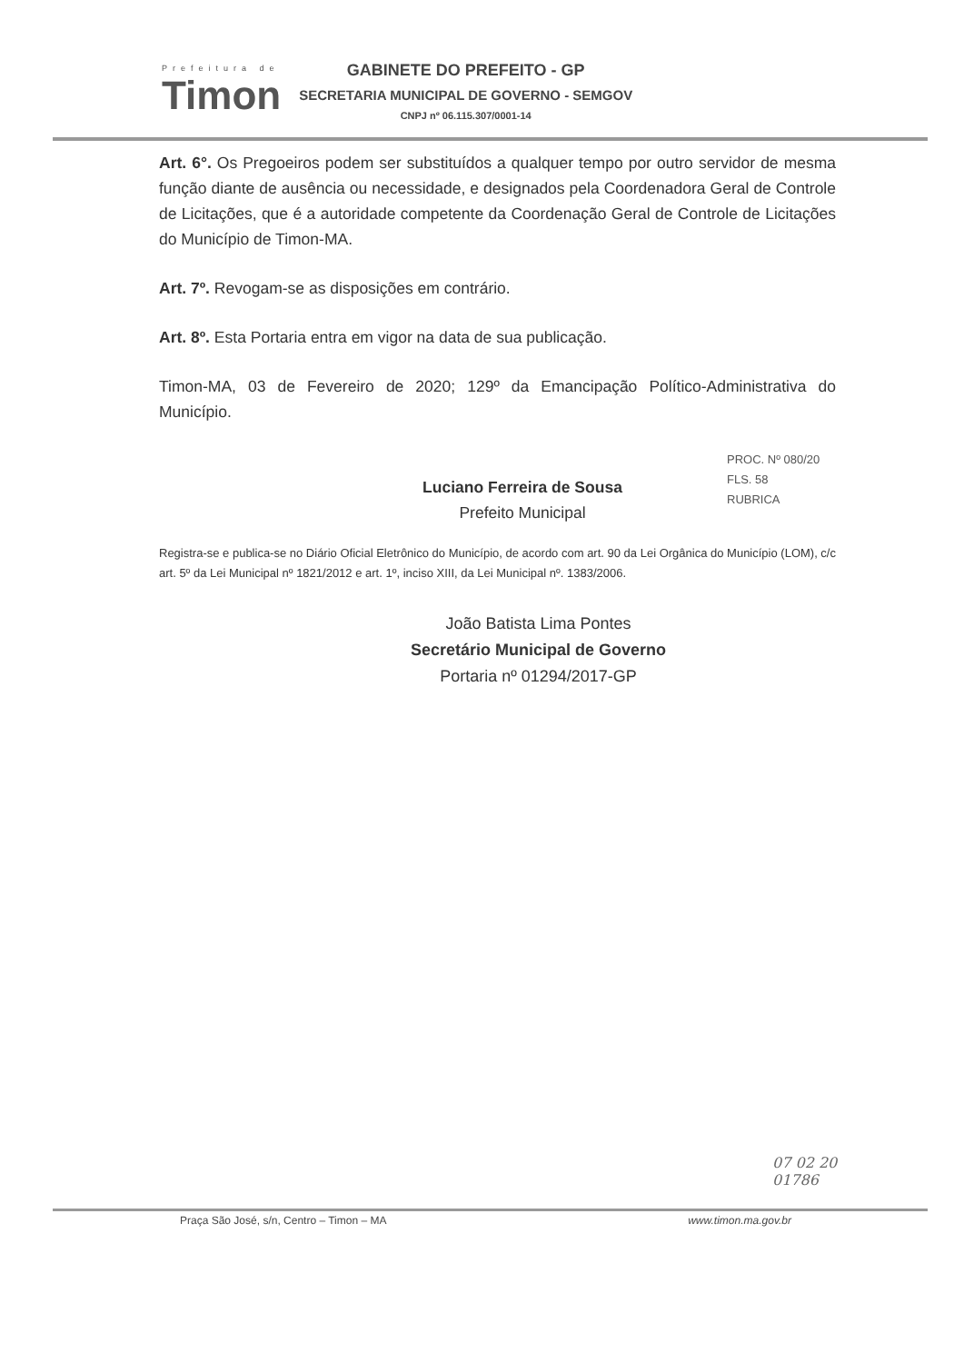Prefeitura de
Timon
GABINETE DO PREFEITO - GP
SECRETARIA MUNICIPAL DE GOVERNO - SEMGOV
CNPJ nº 06.115.307/0001-14
Art. 6°. Os Pregoeiros podem ser substituídos a qualquer tempo por outro servidor de mesma função diante de ausência ou necessidade, e designados pela Coordenadora Geral de Controle de Licitações, que é a autoridade competente da Coordenação Geral de Controle de Licitações do Município de Timon-MA.
Art. 7º. Revogam-se as disposições em contrário.
Art. 8º. Esta Portaria entra em vigor na data de sua publicação.
Timon-MA, 03 de Fevereiro de 2020; 129º da Emancipação Político-Administrativa do Município.
Luciano Ferreira de Sousa
Prefeito Municipal
Registra-se e publica-se no Diário Oficial Eletrônico do Município, de acordo com art. 90 da Lei Orgânica do Município (LOM), c/c art. 5º da Lei Municipal nº 1821/2012 e art. 1º, inciso XIII, da Lei Municipal nº. 1383/2006.
João Batista Lima Pontes
Secretário Municipal de Governo
Portaria nº 01294/2017-GP
PROC. Nº 080/20
FLS. 58
RUBRICA
07 02 20
01786
Praça São José, s/n, Centro – Timon – MA www.timon.ma.gov.br